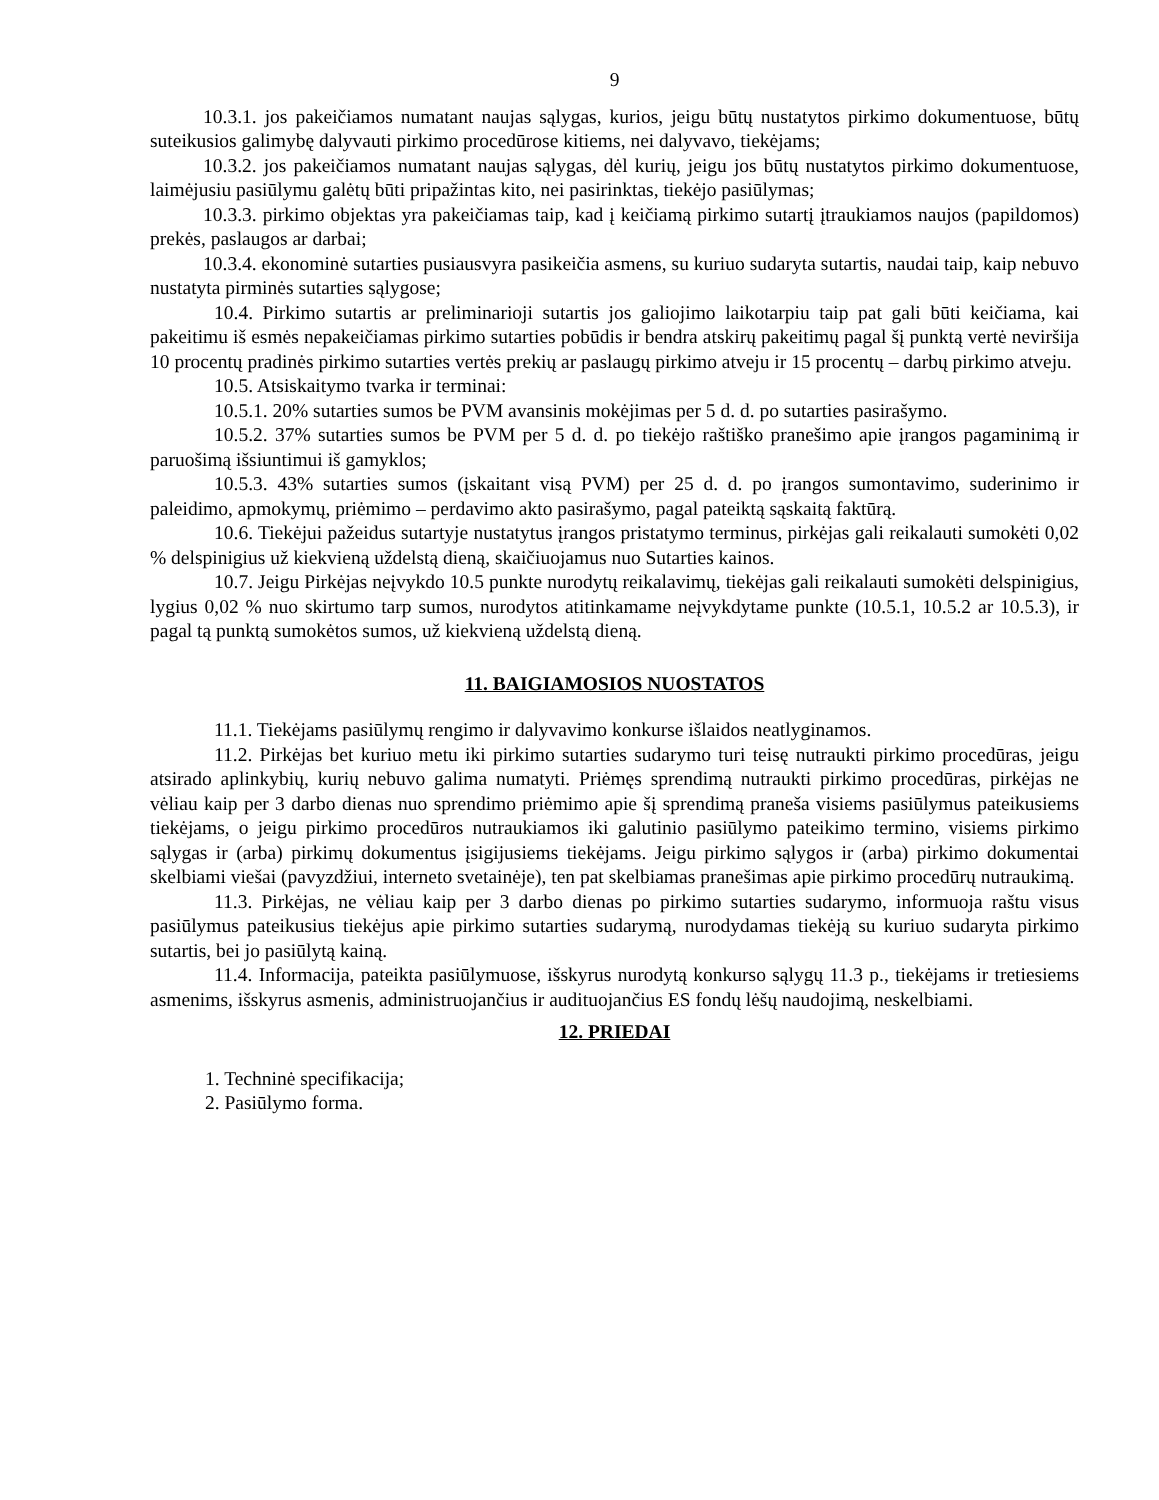9
10.3.1. jos pakeičiamos numatant naujas sąlygas, kurios, jeigu būtų nustatytos pirkimo dokumentuose, būtų suteikusios galimybę dalyvauti pirkimo procedūrose kitiems, nei dalyvavo, tiekėjams;
10.3.2. jos pakeičiamos numatant naujas sąlygas, dėl kurių, jeigu jos būtų nustatytos pirkimo dokumentuose, laimėjusiu pasiūlymu galėtų būti pripažintas kito, nei pasirinktas, tiekėjo pasiūlymas;
10.3.3. pirkimo objektas yra pakeičiamas taip, kad į keičiamą pirkimo sutartį įtraukiamos naujos (papildomos) prekės, paslaugos ar darbai;
10.3.4. ekonominė sutarties pusiausvyra pasikeičia asmens, su kuriuo sudaryta sutartis, naudai taip, kaip nebuvo nustatyta pirminės sutarties sąlygose;
10.4. Pirkimo sutartis ar preliminarioji sutartis jos galiojimo laikotarpiu taip pat gali būti keičiama, kai pakeitimu iš esmės nepakeičiamas pirkimo sutarties pobūdis ir bendra atskirų pakeitimų pagal šį punktą vertė neviršija 10 procentų pradinės pirkimo sutarties vertės prekių ar paslaugų pirkimo atveju ir 15 procentų – darbų pirkimo atveju.
10.5. Atsiskaitymo tvarka ir terminai:
10.5.1. 20% sutarties sumos be PVM avansinis mokėjimas per 5 d. d. po sutarties pasirašymo.
10.5.2. 37% sutarties sumos be PVM per 5 d. d. po tiekėjo raštiško pranešimo apie įrangos pagaminimą ir paruošimą išsiuntimui iš gamyklos;
10.5.3. 43% sutarties sumos (įskaitant visą PVM) per 25 d. d. po įrangos sumontavimo, suderinimo ir paleidimo, apmokymų, priėmimo – perdavimo akto pasirašymo, pagal pateiktą sąskaitą faktūrą.
10.6. Tiekėjui pažeidus sutartyje nustatytus įrangos pristatymo terminus, pirkėjas gali reikalauti sumokėti 0,02 % delspinigius už kiekvieną uždelstą dieną, skaičiuojamus nuo Sutarties kainos.
10.7. Jeigu Pirkėjas neįvykdo 10.5 punkte nurodytų reikalavimų, tiekėjas gali reikalauti sumokėti delspinigius, lygius 0,02 % nuo skirtumo tarp sumos, nurodytos atitinkamame neįvykdytame punkte (10.5.1, 10.5.2 ar 10.5.3), ir pagal tą punktą sumokėtos sumos, už kiekvieną uždelstą dieną.
11. BAIGIAMOSIOS NUOSTATOS
11.1. Tiekėjams pasiūlymų rengimo ir dalyvavimo konkurse išlaidos neatlyginamos.
11.2. Pirkėjas bet kuriuo metu iki pirkimo sutarties sudarymo turi teisę nutraukti pirkimo procedūras, jeigu atsirado aplinkybių, kurių nebuvo galima numatyti. Priėmęs sprendimą nutraukti pirkimo procedūras, pirkėjas ne vėliau kaip per 3 darbo dienas nuo sprendimo priėmimo apie šį sprendimą praneša visiems pasiūlymus pateikusiems tiekėjams, o jeigu pirkimo procedūros nutraukiamos iki galutinio pasiūlymo pateikimo termino, visiems pirkimo sąlygas ir (arba) pirkimų dokumentus įsigijusiems tiekėjams. Jeigu pirkimo sąlygos ir (arba) pirkimo dokumentai skelbiami viešai (pavyzdžiui, interneto svetainėje), ten pat skelbiamas pranešimas apie pirkimo procedūrų nutraukimą.
11.3. Pirkėjas, ne vėliau kaip per 3 darbo dienas po pirkimo sutarties sudarymo, informuoja raštu visus pasiūlymus pateikusius tiekėjus apie pirkimo sutarties sudarymą, nurodydamas tiekėją su kuriuo sudaryta pirkimo sutartis, bei jo pasiūlytą kainą.
11.4. Informacija, pateikta pasiūlymuose, išskyrus nurodytą konkurso sąlygų 11.3 p., tiekėjams ir tretiesiems asmenims, išskyrus asmenis, administruojančius ir audituojančius ES fondų lėšų naudojimą, neskelbiami.
12. PRIEDAI
1. Techninė specifikacija;
2. Pasiūlymo forma.